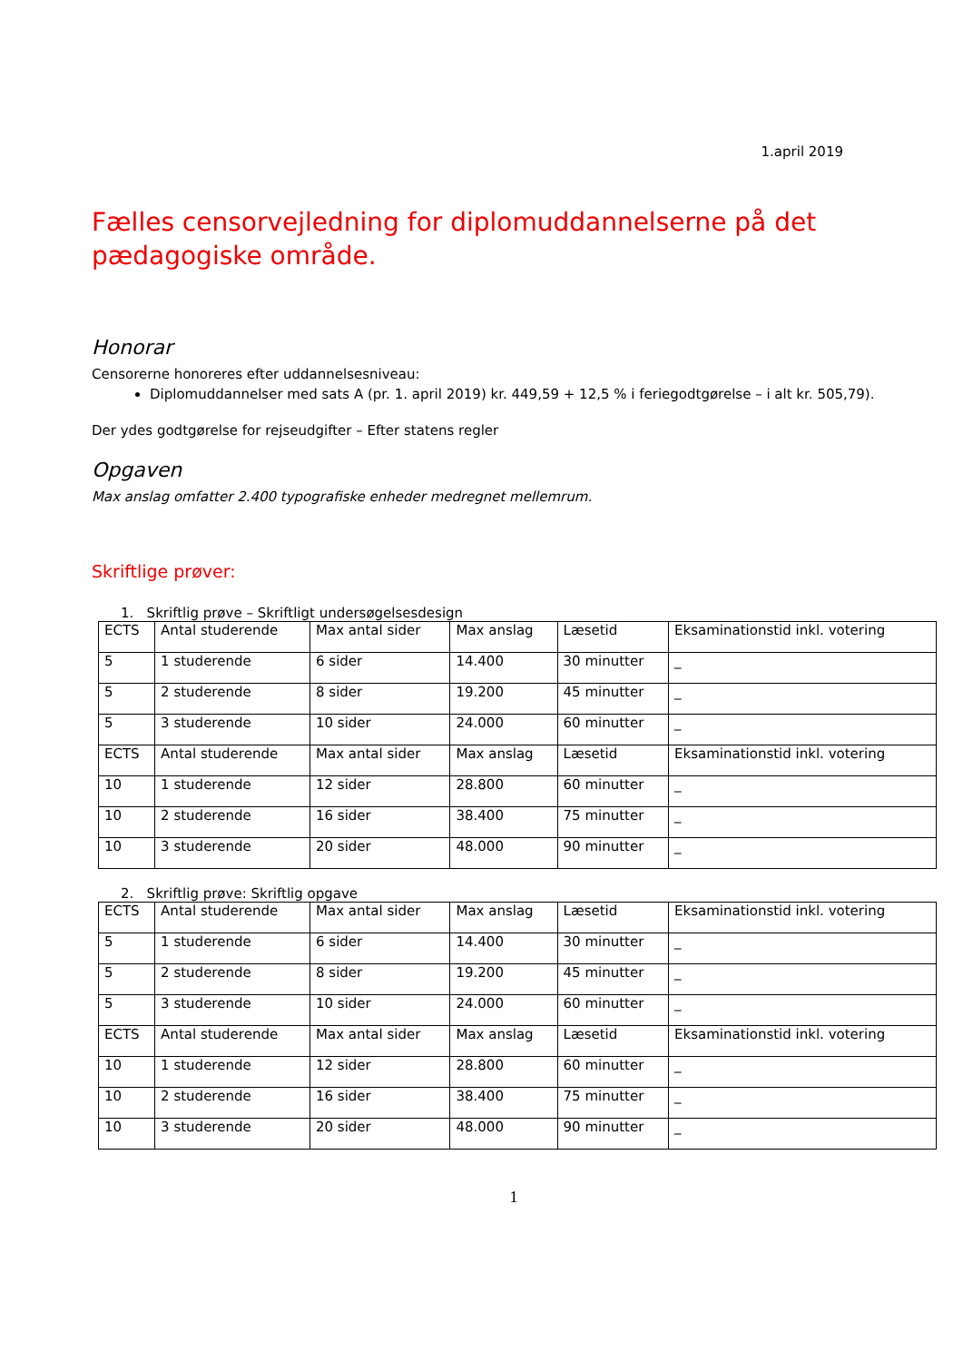1.april 2019
Fælles censorvejledning for diplomuddannelserne på det pædagogiske område.
Honorar
Censorerne honoreres efter uddannelsesniveau:
Diplomuddannelser med sats A (pr. 1. april 2019) kr. 449,59 + 12,5 % i feriegodtgørelse – i alt kr. 505,79).
Der ydes godtgørelse for rejseudgifter – Efter statens regler
Opgaven
Max anslag omfatter 2.400 typografiske enheder medregnet mellemrum.
Skriftlige prøver:
1. Skriftlig prøve – Skriftligt undersøgelsesdesign
| ECTS | Antal studerende | Max antal sider | Max anslag | Læsetid | Eksaminationstid inkl. votering |
| 5 | 1 studerende | 6 sider | 14.400 | 30 minutter | _ |
| 5 | 2 studerende | 8 sider | 19.200 | 45 minutter | _ |
| 5 | 3 studerende | 10 sider | 24.000 | 60 minutter | _ |
| ECTS | Antal studerende | Max antal sider | Max anslag | Læsetid | Eksaminationstid inkl. votering |
| 10 | 1 studerende | 12 sider | 28.800 | 60 minutter | _ |
| 10 | 2 studerende | 16 sider | 38.400 | 75 minutter | _ |
| 10 | 3 studerende | 20 sider | 48.000 | 90 minutter | _ |
2. Skriftlig prøve: Skriftlig opgave
| ECTS | Antal studerende | Max antal sider | Max anslag | Læsetid | Eksaminationstid inkl. votering |
| 5 | 1 studerende | 6 sider | 14.400 | 30 minutter | _ |
| 5 | 2 studerende | 8 sider | 19.200 | 45 minutter | _ |
| 5 | 3 studerende | 10 sider | 24.000 | 60 minutter | _ |
| ECTS | Antal studerende | Max antal sider | Max anslag | Læsetid | Eksaminationstid inkl. votering |
| 10 | 1 studerende | 12 sider | 28.800 | 60 minutter | _ |
| 10 | 2 studerende | 16 sider | 38.400 | 75 minutter | _ |
| 10 | 3 studerende | 20 sider | 48.000 | 90 minutter | _ |
1